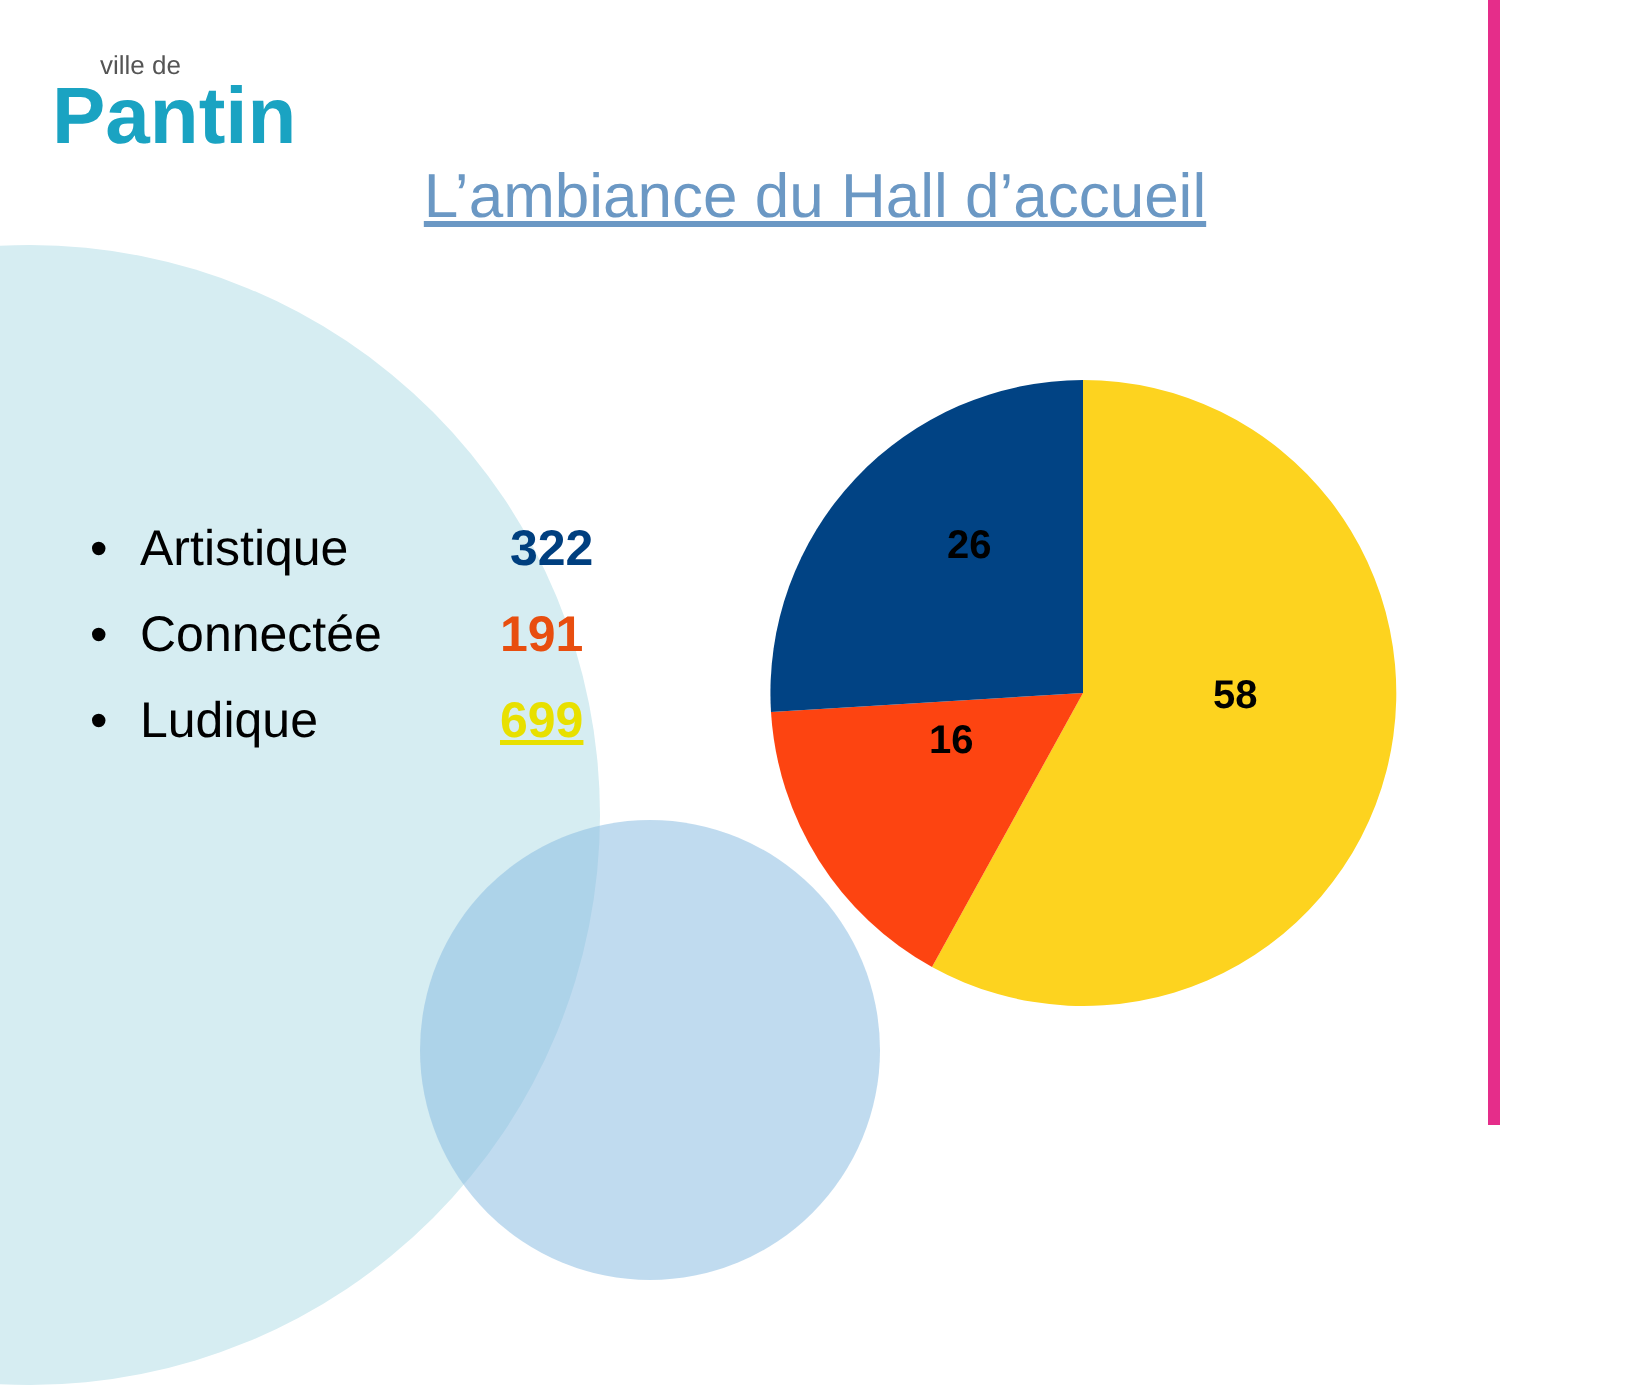ville de
Pantin
L’ambiance du Hall d’accueil
• Artistique 322
• Connectée 191
• Ludique 699
26
16
58